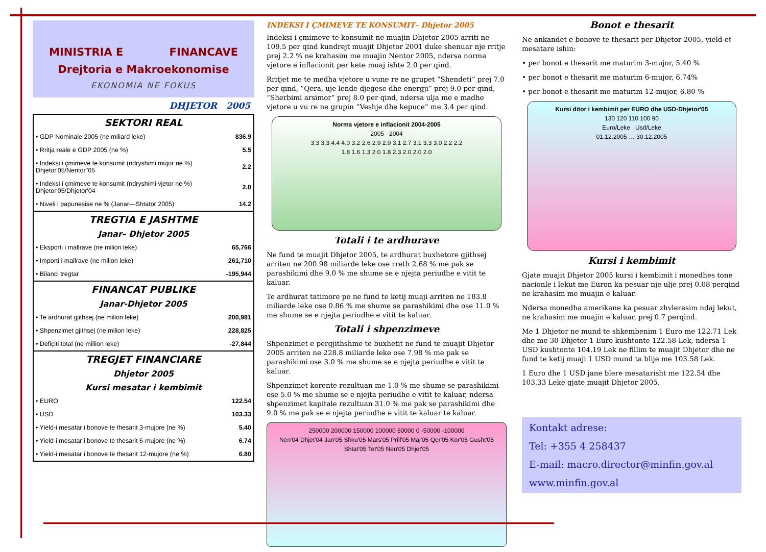MINISTRIA E FINANCAVE
Drejtoria e Makroekonomise
EKONOMIA NE FOKUS
DHJETOR 2005
| SEKTORI REAL | |
| --- | --- |
| • GDP Nominale 2005 (ne miliard leke) | 836.9 |
| • Rritja reale e GDP 2005 (ne %) | 5.5 |
| • Indeksi i çmimeve te konsumit (ndryshimi mujor ne %) Dhjetor'05/Nentor''05 | 2.2 |
| • Indeksi i çmimeve te konsumit (ndryshimi vjetor ne %) Dhjetor'05/Dhjetor'04 | 2.0 |
| • Niveli i papunesise ne % (Janar—Shtator 2005) | 14.2 |
| TREGTIA E JASHTME | |
| Janar– Dhjetor 2005 | |
| • Eksporti i mallrave (ne milion leke) | 65,766 |
| • Importi i mallrave (ne milion leke) | 261,710 |
| • Bilanci tregtar | -195,944 |
| FINANCAT PUBLIKE | |
| Janar-Dhjetor 2005 | |
| • Te ardhurat gjithsej (ne milion leke) | 200,981 |
| • Shpenzimet gjithsej (ne milion leke) | 228,825 |
| • Defiçiti total (ne million leke) | -27,844 |
| TREGJET FINANCIARE | |
| Dhjetor 2005 | |
| Kursi mesatar i kembimit | |
| • EURO | 122.54 |
| • USD | 103.33 |
| • Yield-i mesatar i bonove te thesarit 3-mujore (ne %) | 5.40 |
| • Yield-i mesatar i bonove te thesarit 6-mujore (ne %) | 6.74 |
| • Yield-i mesatar i bonove te thesarit 12-mujore (ne %) | 6.80 |
INDEKSI I ÇMIMEVE TE KONSUMIT– Dhjetor 2005
Indeksi i çmimeve te konsumit ne muajin Dhjetor 2005 arriti ne 109.5 per qind kundrejt muajit Dhjetor 2001 duke shenuar nje rritje prej 2.2 % ne krahasim me muajin Nentor 2005, ndersa norma vjetore e inflacionit per kete muaj ishte 2.0 per qind.
Rritjet me te medha vjetore u vune re ne grupet “Shendeti” prej 7.0 per qind, “Qera, uje lende djegese dhe energji” prej 9.0 per qind, “Sherbimi arsimor” prej 8.0 per qind, ndersa ulja me e madhe vjetore u vu re ne grupin “Veshje dhe kepuce” me 3.4 per qind.
Norma vjetore e inflacionit 2004-2005
2005 2004
3.3 3.3 4.4 4.0 3.2 2.6 2.9 2.9 3.1 2.7 3.1 3.3 3.0 2.2 2.2
1.8 1.6 1.3 2.0 1.8 2.3 2.0 2.0 2.0
Totali i te ardhurave
Ne fund te muajit Dhjetor 2005, te ardhurat buxhetore gjithsej arriten ne 200.98 miliarde leke ose rreth 2.68 % me pak se parashikimi dhe 9.0 % me shume se e njejta periudhe e vitit te kaluar.
Te ardhurat tatimore po ne fund te ketij muaji arriten ne 183.8 miliarde leke ose 0.86 % me shume se parashikimi dhe ose 11.0 % me shume se e njejta periudhe e vitit te kaluar.
Totali i shpenzimeve
Shpenzimet e pergjithshme te buxhetit ne fund te muajit Dhjetor 2005 arriten ne 228.8 miliarde leke ose 7.98 % me pak se parashikimi ose 3.0 % me shume se e njejta periudhe e vitit te kaluar.
Shpenzimet korente rezultuan me 1.0 % me shume se parashikimi ose 5.0 % me shume se e njejta periudhe e vitit te kaluar, ndersa shpenzimet kapitale rezultuan 31.0 % me pak se parashikimi dhe 9.0 % me pak se e njejta periudhe e vitit te kaluar te kaluar.
250000 200000 150000 100000 50000 0 -50000 -100000
Nen'04 Dhjet'04 Jan'05 Shku'05 Mars'05 Prill'05 Maj'05 Qer'05 Kor'05 Gusht'05 Shtat'05 Tet'05 Nen'05 Dhjet'05
Bonot e thesarit
Ne ankandet e bonove te thesarit per Dhjetor 2005, yield-et mesatare ishin:
• per bonot e thesarit me maturim 3-mujor, 5.40 %
• per bonot e thesarit me maturim 6-mujor, 6.74%
• per bonot e thesarit me maturim 12-mujor, 6.80 %
Kursi ditor i kembimit per EURO dhe USD-Dhjetor'05
130 120 110 100 90
Euro/Leke Usd/Leke
01.12.2005 … 30.12.2005
Kursi i kembimit
Gjate muajit Dhjetor 2005 kursi i kembimit i monedhes tone nacionle i lekut me Euron ka pesuar nje ulje prej 0.08 perqind ne krahasim me muajin e kaluar.
Ndersa monedha amerikane ka pesuar zhvleresim ndaj lekut, ne krahasim me muajin e kaluar, prej 0.7 perqind.
Me 1 Dhjetor ne mund te shkembenim 1 Euro me 122.71 Lek dhe me 30 Dhjetor 1 Euro kushtonte 122.58 Lek, ndersa 1 USD kushtonte 104.19 Lek ne fillim te muajit Dhjetor dhe ne fund te ketij muaji 1 USD mund ta blije me 103.58 Lek.
1 Euro dhe 1 USD jane blere mesatarisht me 122.54 dhe 103.33 Leke gjate muajit Dhjetor 2005.
Kontakt adrese:
Tel: +355 4 258437
E-mail: macro.director@minfin.gov.al
www.minfin.gov.al